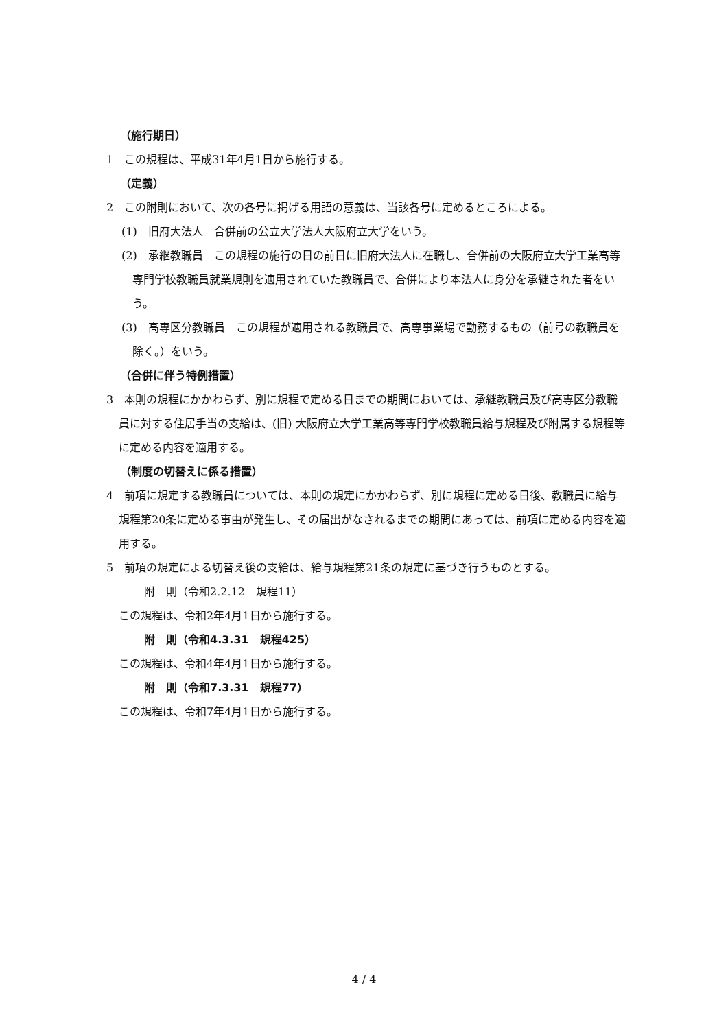（施行期日）
1　この規程は、平成31年4月1日から施行する。
（定義）
2　この附則において、次の各号に掲げる用語の意義は、当該各号に定めるところによる。
(1)　旧府大法人　合併前の公立大学法人大阪府立大学をいう。
(2)　承継教職員　この規程の施行の日の前日に旧府大法人に在職し、合併前の大阪府立大学工業高等専門学校教職員就業規則を適用されていた教職員で、合併により本法人に身分を承継された者をいう。
(3)　高専区分教職員　この規程が適用される教職員で、高専事業場で勤務するもの（前号の教職員を除く。）をいう。
（合併に伴う特例措置）
3　本則の規程にかかわらず、別に規程で定める日までの期間においては、承継教職員及び高専区分教職員に対する住居手当の支給は、(旧) 大阪府立大学工業高等専門学校教職員給与規程及び附属する規程等に定める内容を適用する。
（制度の切替えに係る措置）
4　前項に規定する教職員については、本則の規定にかかわらず、別に規程に定める日後、教職員に給与規程第20条に定める事由が発生し、その届出がなされるまでの期間にあっては、前項に定める内容を適用する。
5　前項の規定による切替え後の支給は、給与規程第21条の規定に基づき行うものとする。
附　則（令和2.2.12　規程11）
この規程は、令和2年4月1日から施行する。
附　則（令和4.3.31　規程425）
この規程は、令和4年4月1日から施行する。
附　則（令和7.3.31　規程77）
この規程は、令和7年4月1日から施行する。
4 / 4